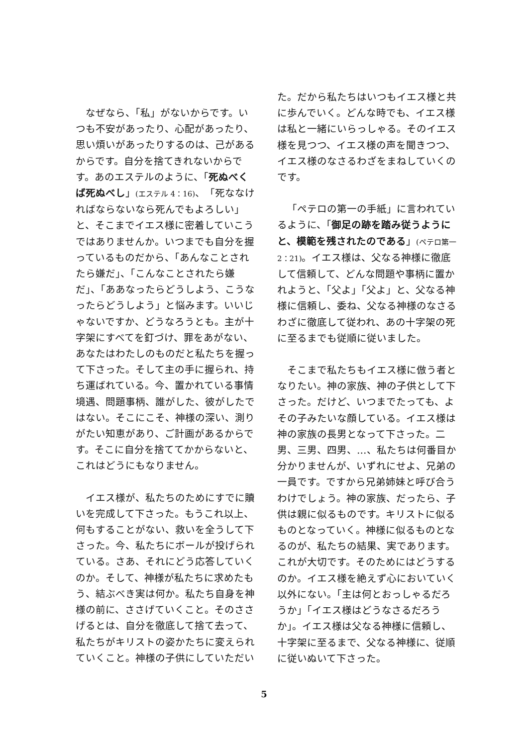なぜなら、「私」がないからです。いつも不安があったり、心配があったり、思い煩いがあったりするのは、己があるからです。自分を捨てきれないからです。あのエステルのように、「死ぬべくば死ぬべし」(エステル 4：16)、「死ななければならないなら死んでもよろしい」と、そこまでイエス様に密着していこうではありませんか。いつまでも自分を握っているものだから、「あんなことされたら嫌だ」、「こんなことされたら嫌だ」、「ああなったらどうしよう、こうなったらどうしよう」と悩みます。いいじゃないですか、どうなろうとも。主が十字架にすべてを釘づけ、罪をあがない、あなたはわたしのものだと私たちを握って下さった。そして主の手に握られ、持ち運ばれている。今、置かれている事情境遇、問題事柄、誰がした、彼がしたではない。そこにこそ、神様の深い、測りがたい知恵があり、ご計画があるからです。そこに自分を捨ててかからないと、これはどうにもなりません。
イエス様が、私たちのためにすでに贖いを完成して下さった。もうこれ以上、何もすることがない、救いを全うして下さった。今、私たちにボールが投げられている。さあ、それにどう応答していくのか。そして、神様が私たちに求めたもう、結ぶべき実は何か。私たち自身を神様の前に、ささげていくこと。そのささげるとは、自分を徹底して捨て去って、私たちがキリストの姿かたちに変えられていくこと。神様の子供にしていただい
た。だから私たちはいつもイエス様と共に歩んでいく。どんな時でも、イエス様は私と一緒にいらっしゃる。そのイエス様を見つつ、イエス様の声を聞きつつ、イエス様のなさるわざをまねしていくのです。
「ペテロの第一の手紙」に言われているように、「御足の跡を踏み従うようにと、模範を残されたのである」(ペテロ第一 2：21)。イエス様は、父なる神様に徹底して信頼して、どんな問題や事柄に置かれようと、「父よ」「父よ」と、父なる神様に信頼し、委ね、父なる神様のなさるわざに徹底して従われ、あの十字架の死に至るまでも従順に従いました。
そこまで私たちもイエス様に倣う者となりたい。神の家族、神の子供として下さった。だけど、いつまでたっても、よその子みたいな顔している。イエス様は神の家族の長男となって下さった。二男、三男、四男、…、私たちは何番目か分かりませんが、いずれにせよ、兄弟の一員です。ですから兄弟姉妹と呼び合うわけでしょう。神の家族、だったら、子供は親に似るものです。キリストに似るものとなっていく。神様に似るものとなるのが、私たちの結果、実であります。これが大切です。そのためにはどうするのか。イエス様を絶えず心においていく以外にない。「主は何とおっしゃるだろうか」「イエス様はどうなさるだろうか」。イエス様は父なる神様に信頼し、十字架に至るまで、父なる神様に、従順に従いぬいて下さった。
5